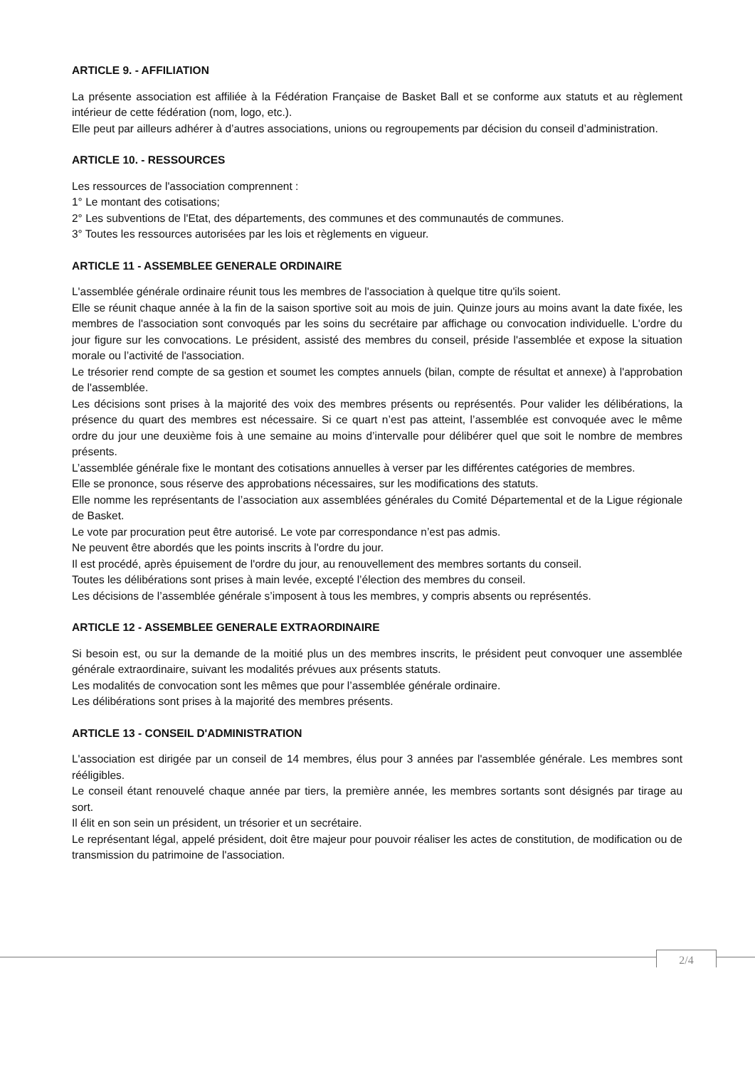ARTICLE 9. - AFFILIATION
La présente association est affiliée à la Fédération Française de Basket Ball et se conforme aux statuts et au règlement intérieur de cette fédération (nom, logo, etc.).
Elle peut par ailleurs adhérer à d’autres associations, unions ou regroupements par décision du conseil d’administration.
ARTICLE 10. - RESSOURCES
Les ressources de l'association comprennent :
1° Le montant des cotisations;
2° Les subventions de l'Etat, des départements, des communes et des communautés de communes.
3° Toutes les ressources autorisées par les lois et règlements en vigueur.
ARTICLE 11 - ASSEMBLEE GENERALE ORDINAIRE
L'assemblée générale ordinaire réunit tous les membres de l'association à quelque titre qu'ils soient.
Elle se réunit chaque année à la fin de la saison sportive soit au mois de juin. Quinze jours au moins avant la date fixée, les membres de l'association sont convoqués par les soins du secrétaire par affichage ou convocation individuelle. L'ordre du jour figure sur les convocations. Le président, assisté des membres du conseil, préside l'assemblée et expose la situation morale ou l’activité de l'association.
Le trésorier rend compte de sa gestion et soumet les comptes annuels (bilan, compte de résultat et annexe) à l'approbation de l'assemblée.
Les décisions sont prises à la majorité des voix des membres présents ou représentés. Pour valider les délibérations, la présence du quart des membres est nécessaire. Si ce quart n’est pas atteint, l’assemblée est convoquée avec le même ordre du jour une deuxième fois à une semaine au moins d’intervalle pour délibérer quel que soit le nombre de membres présents.
L’assemblée générale fixe le montant des cotisations annuelles à verser par les différentes catégories de membres.
Elle se prononce, sous réserve des approbations nécessaires, sur les modifications des statuts.
Elle nomme les représentants de l’association aux assemblées générales du Comité Départemental et de la Ligue régionale de Basket.
Le vote par procuration peut être autorisé. Le vote par correspondance n’est pas admis.
Ne peuvent être abordés que les points inscrits à l'ordre du jour.
Il est procédé, après épuisement de l'ordre du jour, au renouvellement des membres sortants du conseil.
Toutes les délibérations sont prises à main levée, excepté l’élection des membres du conseil.
Les décisions de l’assemblée générale s’imposent à tous les membres, y compris absents ou représentés.
ARTICLE 12 - ASSEMBLEE GENERALE EXTRAORDINAIRE
Si besoin est, ou sur la demande de la moitié plus un des membres inscrits, le président peut convoquer une assemblée générale extraordinaire, suivant les modalités prévues aux présents statuts.
Les modalités de convocation sont les mêmes que pour l’assemblée générale ordinaire.
Les délibérations sont prises à la majorité des membres présents.
ARTICLE 13 - CONSEIL D'ADMINISTRATION
L'association est dirigée par un conseil de 14 membres, élus pour 3 années par l'assemblée générale. Les membres sont rééligibles.
Le conseil étant renouvelé chaque année par tiers, la première année, les membres sortants sont désignés par tirage au sort.
Il élit en son sein un président, un trésorier et un secrétaire.
Le représentant légal, appelé président, doit être majeur pour pouvoir réaliser les actes de constitution, de modification ou de transmission du patrimoine de l'association.
2/4